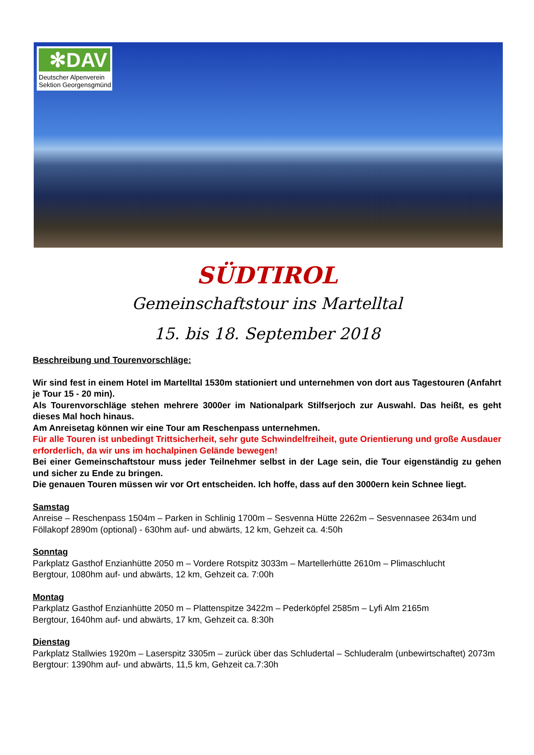✻DAV
Deutscher Alpenverein
Sektion Georgensgmünd
SÜDTIROL
Gemeinschaftstour ins Martelltal
15. bis 18. September 2018
Beschreibung und Tourenvorschläge:
Wir sind fest in einem Hotel im Martelltal 1530m stationiert und unternehmen von dort aus Tagestouren (Anfahrt je Tour 15 - 20 min).
Als Tourenvorschläge stehen mehrere 3000er im Nationalpark Stilfserjoch zur Auswahl. Das heißt, es geht dieses Mal hoch hinaus.
Am Anreisetag können wir eine Tour am Reschenpass unternehmen.
Für alle Touren ist unbedingt Trittsicherheit, sehr gute Schwindelfreiheit, gute Orientierung und große Ausdauer erforderlich, da wir uns im hochalpinen Gelände bewegen!
Bei einer Gemeinschaftstour muss jeder Teilnehmer selbst in der Lage sein, die Tour eigenständig zu gehen und sicher zu Ende zu bringen.
Die genauen Touren müssen wir vor Ort entscheiden. Ich hoffe, dass auf den 3000ern kein Schnee liegt.
Samstag
Anreise – Reschenpass 1504m – Parken in Schlinig 1700m – Sesvenna Hütte 2262m – Sesvennasee 2634m und Föllakopf 2890m (optional) - 630hm auf- und abwärts, 12 km, Gehzeit ca. 4:50h
Sonntag
Parkplatz Gasthof Enzianhütte 2050 m – Vordere Rotspitz 3033m – Martellerhütte 2610m – Plimaschlucht
Bergtour, 1080hm auf- und abwärts, 12 km, Gehzeit ca. 7:00h
Montag
Parkplatz Gasthof Enzianhütte 2050 m – Plattenspitze 3422m – Pederköpfel 2585m – Lyfi Alm 2165m
Bergtour, 1640hm auf- und abwärts, 17 km, Gehzeit ca. 8:30h
Dienstag
Parkplatz Stallwies 1920m – Laserspitz 3305m – zurück über das Schludertal – Schluderalm (unbewirtschaftet) 2073m
Bergtour: 1390hm auf- und abwärts, 11,5 km, Gehzeit ca.7:30h